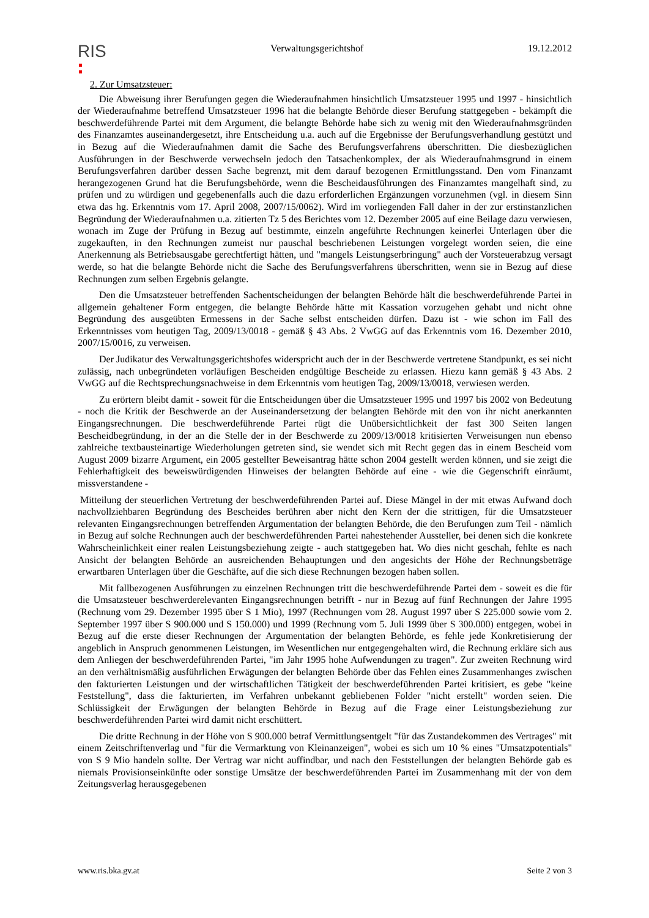RIS
Verwaltungsgerichtshof 19.12.2012
2. Zur Umsatzsteuer:
Die Abweisung ihrer Berufungen gegen die Wiederaufnahmen hinsichtlich Umsatzsteuer 1995 und 1997 - hinsichtlich der Wiederaufnahme betreffend Umsatzsteuer 1996 hat die belangte Behörde dieser Berufung stattgegeben - bekämpft die beschwerdeführende Partei mit dem Argument, die belangte Behörde habe sich zu wenig mit den Wiederaufnahmsgründen des Finanzamtes auseinandergesetzt, ihre Entscheidung u.a. auch auf die Ergebnisse der Berufungsverhandlung gestützt und in Bezug auf die Wiederaufnahmen damit die Sache des Berufungsverfahrens überschritten. Die diesbezüglichen Ausführungen in der Beschwerde verwechseln jedoch den Tatsachenkomplex, der als Wiederaufnahmsgrund in einem Berufungsverfahren darüber dessen Sache begrenzt, mit dem darauf bezogenen Ermittlungsstand. Den vom Finanzamt herangezogenen Grund hat die Berufungsbehörde, wenn die Bescheidausführungen des Finanzamtes mangelhaft sind, zu prüfen und zu würdigen und gegebenenfalls auch die dazu erforderlichen Ergänzungen vorzunehmen (vgl. in diesem Sinn etwa das hg. Erkenntnis vom 17. April 2008, 2007/15/0062). Wird im vorliegenden Fall daher in der zur erstinstanzlichen Begründung der Wiederaufnahmen u.a. zitierten Tz 5 des Berichtes vom 12. Dezember 2005 auf eine Beilage dazu verwiesen, wonach im Zuge der Prüfung in Bezug auf bestimmte, einzeln angeführte Rechnungen keinerlei Unterlagen über die zugekauften, in den Rechnungen zumeist nur pauschal beschriebenen Leistungen vorgelegt worden seien, die eine Anerkennung als Betriebsausgabe gerechtfertigt hätten, und "mangels Leistungserbringung" auch der Vorsteuerabzug versagt werde, so hat die belangte Behörde nicht die Sache des Berufungsverfahrens überschritten, wenn sie in Bezug auf diese Rechnungen zum selben Ergebnis gelangte.
Den die Umsatzsteuer betreffenden Sachentscheidungen der belangten Behörde hält die beschwerdeführende Partei in allgemein gehaltener Form entgegen, die belangte Behörde hätte mit Kassation vorzugehen gehabt und nicht ohne Begründung des ausgeübten Ermessens in der Sache selbst entscheiden dürfen. Dazu ist - wie schon im Fall des Erkenntnisses vom heutigen Tag, 2009/13/0018 - gemäß § 43 Abs. 2 VwGG auf das Erkenntnis vom 16. Dezember 2010, 2007/15/0016, zu verweisen.
Der Judikatur des Verwaltungsgerichtshofes widerspricht auch der in der Beschwerde vertretene Standpunkt, es sei nicht zulässig, nach unbegründeten vorläufigen Bescheiden endgültige Bescheide zu erlassen. Hiezu kann gemäß § 43 Abs. 2 VwGG auf die Rechtsprechungsnachweise in dem Erkenntnis vom heutigen Tag, 2009/13/0018, verwiesen werden.
Zu erörtern bleibt damit - soweit für die Entscheidungen über die Umsatzsteuer 1995 und 1997 bis 2002 von Bedeutung - noch die Kritik der Beschwerde an der Auseinandersetzung der belangten Behörde mit den von ihr nicht anerkannten Eingangsrechnungen. Die beschwerdeführende Partei rügt die Unübersichtlichkeit der fast 300 Seiten langen Bescheidbegründung, in der an die Stelle der in der Beschwerde zu 2009/13/0018 kritisierten Verweisungen nun ebenso zahlreiche textbausteinartige Wiederholungen getreten sind, sie wendet sich mit Recht gegen das in einem Bescheid vom August 2009 bizarre Argument, ein 2005 gestellter Beweisantrag hätte schon 2004 gestellt werden können, und sie zeigt die Fehlerhaftigkeit des beweiswürdigenden Hinweises der belangten Behörde auf eine - wie die Gegenschrift einräumt, missverstandene -
Mitteilung der steuerlichen Vertretung der beschwerdeführenden Partei auf. Diese Mängel in der mit etwas Aufwand doch nachvollziehbaren Begründung des Bescheides berühren aber nicht den Kern der die strittigen, für die Umsatzsteuer relevanten Eingangsrechnungen betreffenden Argumentation der belangten Behörde, die den Berufungen zum Teil - nämlich in Bezug auf solche Rechnungen auch der beschwerdeführenden Partei nahestehender Aussteller, bei denen sich die konkrete Wahrscheinlichkeit einer realen Leistungsbeziehung zeigte - auch stattgegeben hat. Wo dies nicht geschah, fehlte es nach Ansicht der belangten Behörde an ausreichenden Behauptungen und den angesichts der Höhe der Rechnungsbeträge erwartbaren Unterlagen über die Geschäfte, auf die sich diese Rechnungen bezogen haben sollen.
Mit fallbezogenen Ausführungen zu einzelnen Rechnungen tritt die beschwerdeführende Partei dem - soweit es die für die Umsatzsteuer beschwerderelevanten Eingangsrechnungen betrifft - nur in Bezug auf fünf Rechnungen der Jahre 1995 (Rechnung vom 29. Dezember 1995 über S 1 Mio), 1997 (Rechnungen vom 28. August 1997 über S 225.000 sowie vom 2. September 1997 über S 900.000 und S 150.000) und 1999 (Rechnung vom 5. Juli 1999 über S 300.000) entgegen, wobei in Bezug auf die erste dieser Rechnungen der Argumentation der belangten Behörde, es fehle jede Konkretisierung der angeblich in Anspruch genommenen Leistungen, im Wesentlichen nur entgegengehalten wird, die Rechnung erkläre sich aus dem Anliegen der beschwerdeführenden Partei, "im Jahr 1995 hohe Aufwendungen zu tragen". Zur zweiten Rechnung wird an den verhältnismäßig ausführlichen Erwägungen der belangten Behörde über das Fehlen eines Zusammenhanges zwischen den fakturierten Leistungen und der wirtschaftlichen Tätigkeit der beschwerdeführenden Partei kritisiert, es gebe "keine Feststellung", dass die fakturierten, im Verfahren unbekannt gebliebenen Folder "nicht erstellt" worden seien. Die Schlüssigkeit der Erwägungen der belangten Behörde in Bezug auf die Frage einer Leistungsbeziehung zur beschwerdeführenden Partei wird damit nicht erschüttert.
Die dritte Rechnung in der Höhe von S 900.000 betraf Vermittlungsentgelt "für das Zustandekommen des Vertrages" mit einem Zeitschriftenverlag und "für die Vermarktung von Kleinanzeigen", wobei es sich um 10 % eines "Umsatzpotentials" von S 9 Mio handeln sollte. Der Vertrag war nicht auffindbar, und nach den Feststellungen der belangten Behörde gab es niemals Provisionseinkünfte oder sonstige Umsätze der beschwerdeführenden Partei im Zusammenhang mit der von dem Zeitungsverlag herausgegebenen
www.ris.bka.gv.at Seite 2 von 3